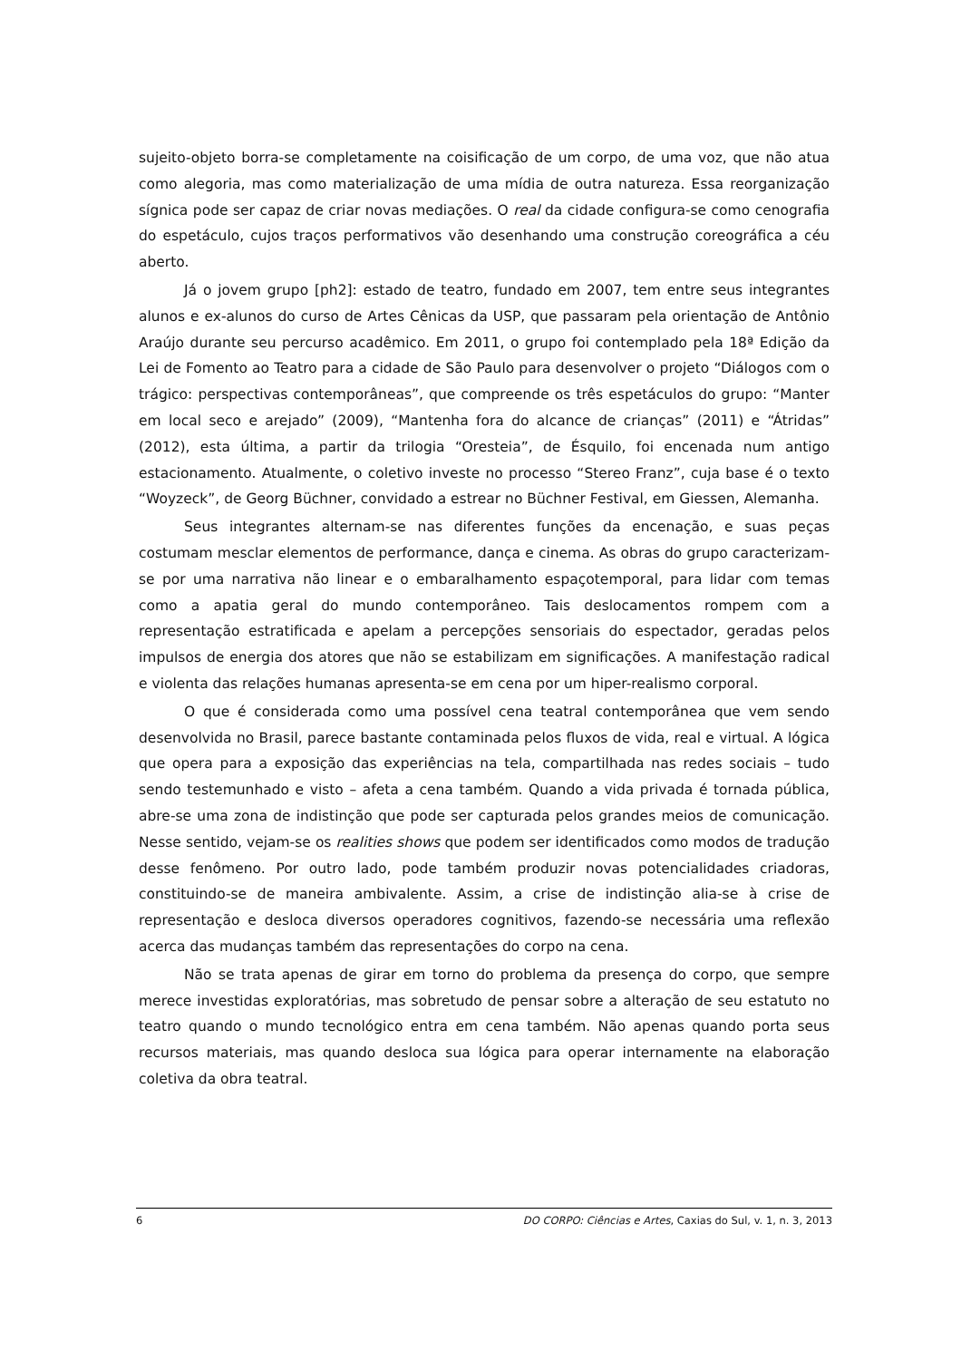sujeito-objeto borra-se completamente na coisificação de um corpo, de uma voz, que não atua como alegoria, mas como materialização de uma mídia de outra natureza. Essa reorganização sígnica pode ser capaz de criar novas mediações. O real da cidade configura-se como cenografia do espetáculo, cujos traços performativos vão desenhando uma construção coreográfica a céu aberto.
Já o jovem grupo [ph2]: estado de teatro, fundado em 2007, tem entre seus integrantes alunos e ex-alunos do curso de Artes Cênicas da USP, que passaram pela orientação de Antônio Araújo durante seu percurso acadêmico. Em 2011, o grupo foi contemplado pela 18ª Edição da Lei de Fomento ao Teatro para a cidade de São Paulo para desenvolver o projeto “Diálogos com o trágico: perspectivas contemporâneas”, que compreende os três espetáculos do grupo: “Manter em local seco e arejado” (2009), “Mantenha fora do alcance de crianças” (2011) e “Átridas” (2012), esta última, a partir da trilogia “Oresteia”, de Ésquilo, foi encenada num antigo estacionamento. Atualmente, o coletivo investe no processo “Stereo Franz”, cuja base é o texto “Woyzeck”, de Georg Büchner, convidado a estrear no Büchner Festival, em Giessen, Alemanha.
Seus integrantes alternam-se nas diferentes funções da encenação, e suas peças costumam mesclar elementos de performance, dança e cinema. As obras do grupo caracterizam-se por uma narrativa não linear e o embaralhamento espaçotemporal, para lidar com temas como a apatia geral do mundo contemporâneo. Tais deslocamentos rompem com a representação estratificada e apelam a percepções sensoriais do espectador, geradas pelos impulsos de energia dos atores que não se estabilizam em significações. A manifestação radical e violenta das relações humanas apresenta-se em cena por um hiper-realismo corporal.
O que é considerada como uma possível cena teatral contemporânea que vem sendo desenvolvida no Brasil, parece bastante contaminada pelos fluxos de vida, real e virtual. A lógica que opera para a exposição das experiências na tela, compartilhada nas redes sociais – tudo sendo testemunhado e visto – afeta a cena também. Quando a vida privada é tornada pública, abre-se uma zona de indistinção que pode ser capturada pelos grandes meios de comunicação. Nesse sentido, vejam-se os realities shows que podem ser identificados como modos de tradução desse fenômeno. Por outro lado, pode também produzir novas potencialidades criadoras, constituindo-se de maneira ambivalente. Assim, a crise de indistinção alia-se à crise de representação e desloca diversos operadores cognitivos, fazendo-se necessária uma reflexão acerca das mudanças também das representações do corpo na cena.
Não se trata apenas de girar em torno do problema da presença do corpo, que sempre merece investidas exploratórias, mas sobretudo de pensar sobre a alteração de seu estatuto no teatro quando o mundo tecnológico entra em cena também. Não apenas quando porta seus recursos materiais, mas quando desloca sua lógica para operar internamente na elaboração coletiva da obra teatral.
6 DO CORPO: Ciências e Artes, Caxias do Sul, v. 1, n. 3, 2013